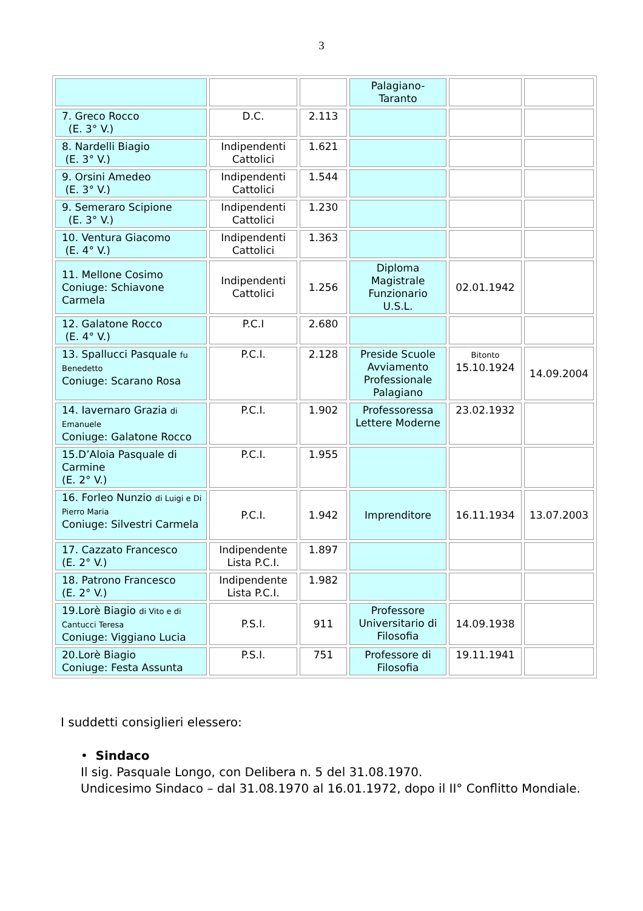3
| | | | Palagiano- Taranto | | |
| 7. Greco Rocco (E. 3° V.) | D.C. | 2.113 | | | |
| 8. Nardelli Biagio (E. 3° V.) | Indipendenti Cattolici | 1.621 | | | |
| 9. Orsini Amedeo (E. 3° V.) | Indipendenti Cattolici | 1.544 | | | |
| 9. Semeraro Scipione (E. 3° V.) | Indipendenti Cattolici | 1.230 | | | |
| 10. Ventura Giacomo (E. 4° V.) | Indipendenti Cattolici | 1.363 | | | |
| 11. Mellone Cosimo Coniuge: Schiavone Carmela | Indipendenti Cattolici | 1.256 | Diploma Magistrale Funzionario U.S.L. | 02.01.1942 | |
| 12. Galatone Rocco (E. 4° V.) | P.C.I | 2.680 | | | |
| 13. Spallucci Pasquale fu Benedetto Coniuge: Scarano Rosa | P.C.I. | 2.128 | Preside Scuole Avviamento Professionale Palagiano | Bitonto 15.10.1924 | 14.09.2004 |
| 14. Iavernaro Grazia di Emanuele Coniuge: Galatone Rocco | P.C.I. | 1.902 | Professoressa Lettere Moderne | 23.02.1932 | |
| 15.D’Aloia Pasquale di Carmine (E. 2° V.) | P.C.I. | 1.955 | | | |
| 16. Forleo Nunzio di Luigi e Di Pierro Maria Coniuge: Silvestri Carmela | P.C.I. | 1.942 | Imprenditore | 16.11.1934 | 13.07.2003 |
| 17. Cazzato Francesco (E. 2° V.) | Indipendente Lista P.C.I. | 1.897 | | | |
| 18. Patrono Francesco (E. 2° V.) | Indipendente Lista P.C.I. | 1.982 | | | |
| 19.Lorè Biagio di Vito e di Cantucci Teresa Coniuge: Viggiano Lucia | P.S.I. | 911 | Professore Universitario di Filosofia | 14.09.1938 | |
| 20.Lorè Biagio Coniuge: Festa Assunta | P.S.I. | 751 | Professore di Filosofia | 19.11.1941 | |
I suddetti consiglieri elessero:
• Sindaco
Il sig. Pasquale Longo, con Delibera n. 5 del 31.08.1970.
Undicesimo Sindaco – dal 31.08.1970 al 16.01.1972, dopo il II° Conflitto Mondiale.